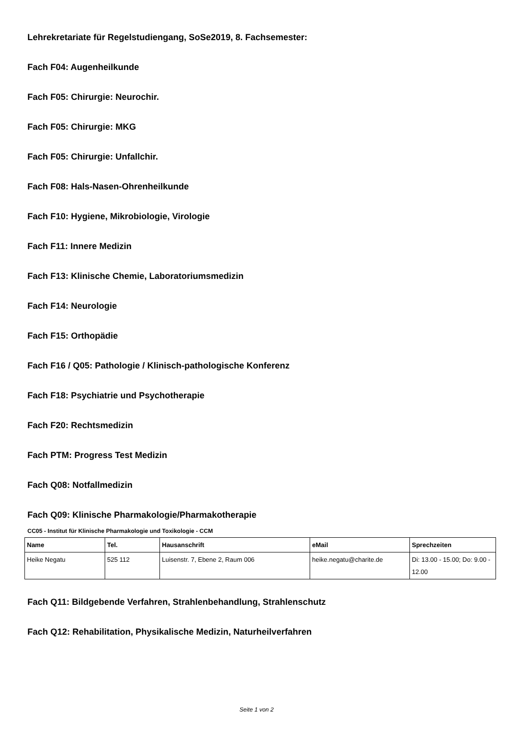Lehrekretariate für Regelstudiengang, SoSe2019, 8. Fachsemester:
Fach F04: Augenheilkunde
Fach F05: Chirurgie: Neurochir.
Fach F05: Chirurgie: MKG
Fach F05: Chirurgie: Unfallchir.
Fach F08: Hals-Nasen-Ohrenheilkunde
Fach F10: Hygiene, Mikrobiologie, Virologie
Fach F11: Innere Medizin
Fach F13: Klinische Chemie, Laboratoriumsmedizin
Fach F14: Neurologie
Fach F15: Orthopädie
Fach F16 / Q05: Pathologie / Klinisch-pathologische Konferenz
Fach F18: Psychiatrie und Psychotherapie
Fach F20: Rechtsmedizin
Fach PTM: Progress Test Medizin
Fach Q08: Notfallmedizin
Fach Q09: Klinische Pharmakologie/Pharmakotherapie
CC05 - Institut für Klinische Pharmakologie und Toxikologie - CCM
| Name | Tel. | Hausanschrift | eMail | Sprechzeiten |
| --- | --- | --- | --- | --- |
| Heike Negatu | 525 112 | Luisenstr. 7, Ebene 2, Raum 006 | heike.negatu@charite.de | Di: 13.00 - 15.00; Do: 9.00 - 12.00 |
Fach Q11: Bildgebende Verfahren, Strahlenbehandlung, Strahlenschutz
Fach Q12: Rehabilitation, Physikalische Medizin, Naturheilverfahren
Seite 1 von 2